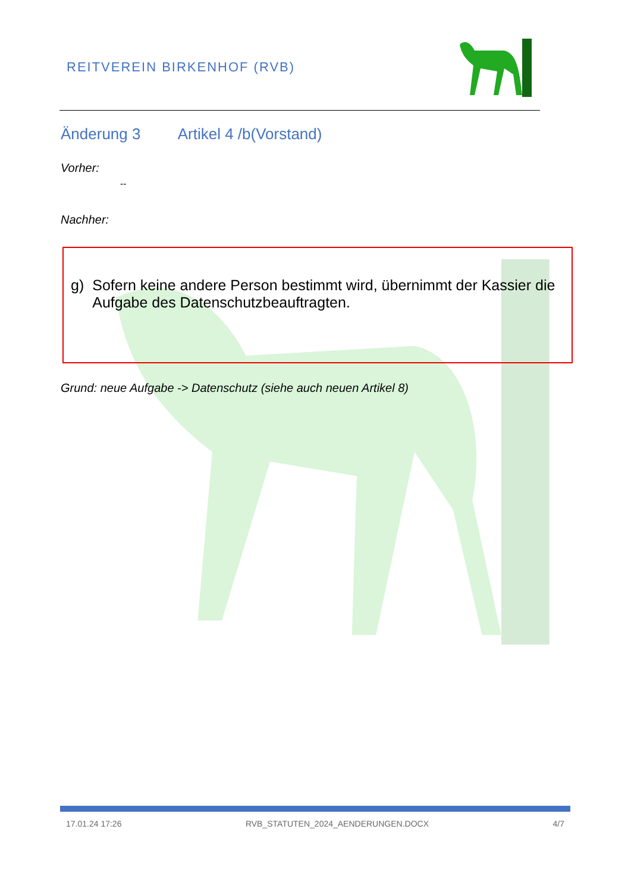REITVEREIN BIRKENHOF (RVB)
Änderung 3 Artikel 4 /b(Vorstand)
Vorher:
--
Nachher:
g) Sofern keine andere Person bestimmt wird, übernimmt der Kassier die Aufgabe des Datenschutzbeauftragten.
Grund: neue Aufgabe -> Datenschutz (siehe auch neuen Artikel 8)
17.01.24 17:26 RVB_STATUTEN_2024_AENDERUNGEN.DOCX 4/7